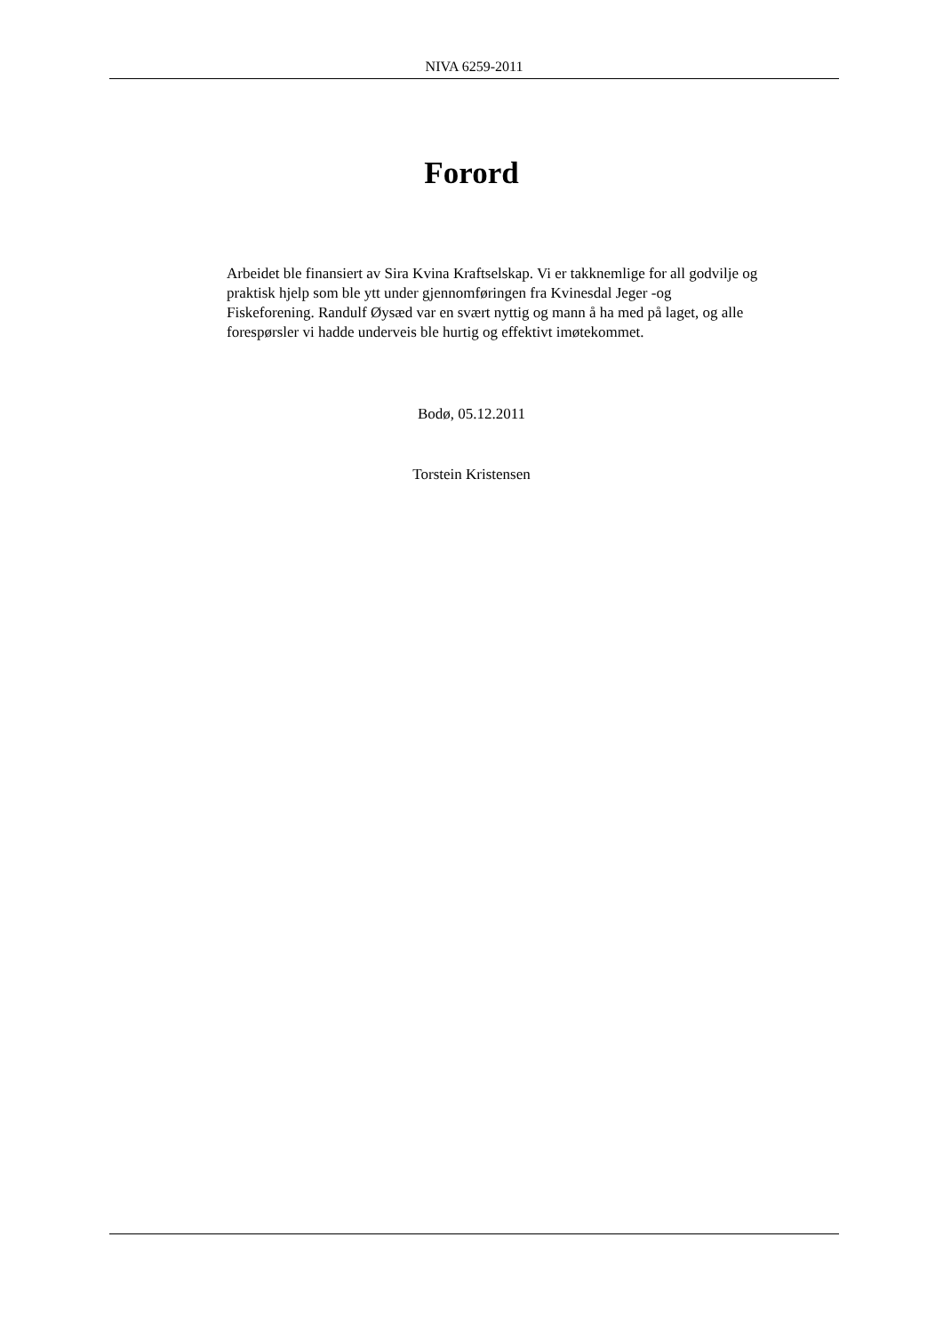NIVA 6259-2011
Forord
Arbeidet ble finansiert av Sira Kvina Kraftselskap. Vi er takknemlige for all godvilje og praktisk hjelp som ble ytt under gjennomføringen fra Kvinesdal Jeger -og Fiskeforening. Randulf Øysæd var en svært nyttig og mann å ha med på laget, og alle forespørsler vi hadde underveis ble hurtig og effektivt imøtekommet.
Bodø, 05.12.2011
Torstein Kristensen